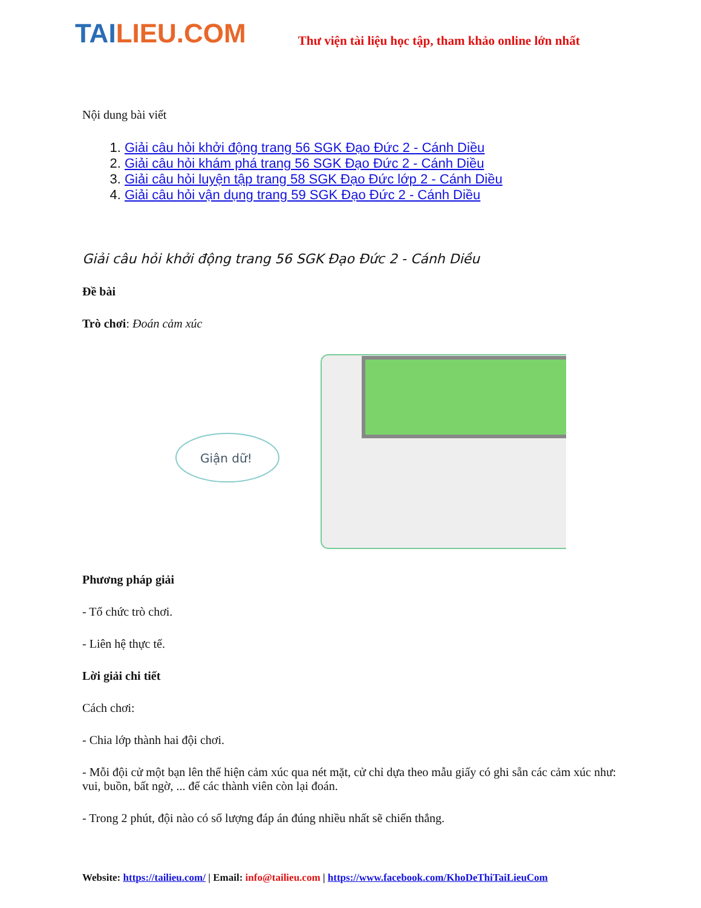TAILIEU.COM
Thư viện tài liệu học tập, tham khảo online lớn nhất
Nội dung bài viết
1. Giải câu hỏi khởi động trang 56 SGK Đạo Đức 2 - Cánh Diều
2. Giải câu hỏi khám phá trang 56 SGK Đạo Đức 2 - Cánh Diều
3. Giải câu hỏi luyện tập trang 58 SGK Đạo Đức lớp 2 - Cánh Diều
4. Giải câu hỏi vận dụng trang 59 SGK Đạo Đức 2 - Cánh Diều
Giải câu hỏi khởi động trang 56 SGK Đạo Đức 2 - Cánh Diều
Đề bài
Trò chơi: Đoán cảm xúc
Giận dữ!
Phương pháp giải
- Tổ chức trò chơi.
- Liên hệ thực tế.
Lời giải chi tiết
Cách chơi:
- Chia lớp thành hai đội chơi.
- Mỗi đội cử một bạn lên thể hiện cảm xúc qua nét mặt, cử chỉ dựa theo mẫu giấy có ghi sẵn các cảm xúc như: vui, buồn, bất ngờ, ... để các thành viên còn lại đoán.
- Trong 2 phút, đội nào có số lượng đáp án đúng nhiều nhất sẽ chiến thắng.
Website: https://tailieu.com/ | Email: info@tailieu.com | https://www.facebook.com/KhoDeThiTaiLieuCom